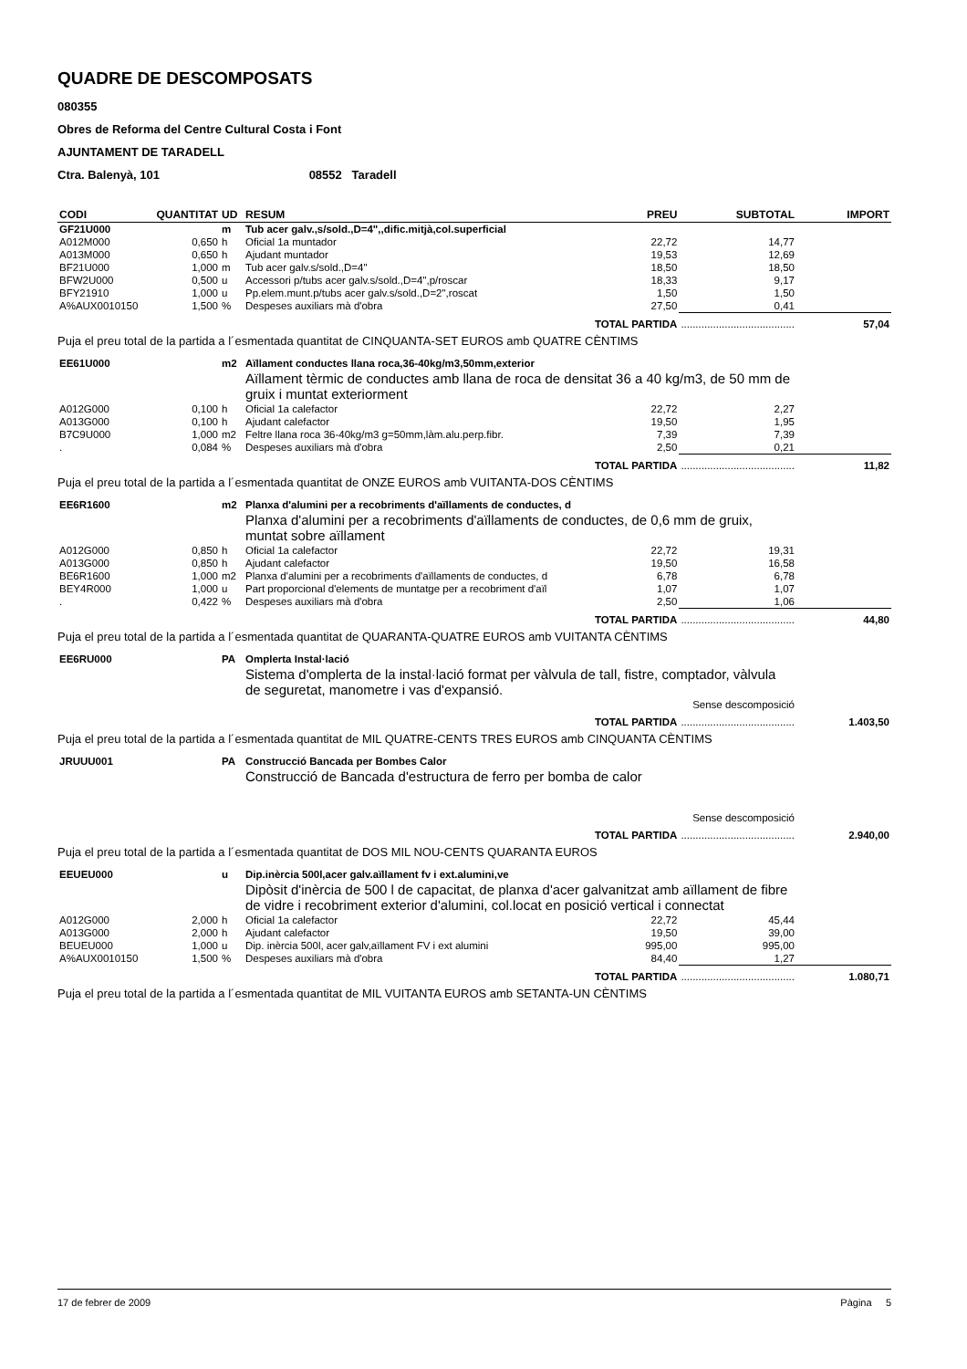QUADRE DE DESCOMPOSATS
080355
Obres de Reforma del Centre Cultural Costa i Font
AJUNTAMENT DE TARADELL
Ctra. Balenyà, 101 08552 Taradell
| CODI | QUANTITAT | UD | RESUM | PREU | SUBTOTAL | IMPORT |
| --- | --- | --- | --- | --- | --- | --- |
| GF21U000 | | m | Tub acer galv.,s/sold.,D=4",,dific.mitjà,col.superficial | | | |
| A012M000 | 0,650 | h | Oficial 1a muntador | 22,72 | 14,77 | |
| A013M000 | 0,650 | h | Ajudant muntador | 19,53 | 12,69 | |
| BF21U000 | 1,000 | m | Tub acer galv.s/sold.,D=4" | 18,50 | 18,50 | |
| BFW2U000 | 0,500 | u | Accessori p/tubs acer galv.s/sold.,D=4",p/roscar | 18,33 | 9,17 | |
| BFY21910 | 1,000 | u | Pp.elem.munt.p/tubs acer galv.s/sold.,D=2",roscat | 1,50 | 1,50 | |
| A%AUX0010150 | 1,500 | % | Despeses auxiliars mà d'obra | 27,50 | 0,41 | |
| TOTAL PARTIDA | | | | | ....................................... | 57,04 |
| Puja el preu total de la partida a l´esmentada quantitat de CINQUANTA-SET EUROS amb QUATRE CÈNTIMS | | | | | | |
| EE61U000 | | m2 | Aïllament conductes llana roca,36-40kg/m3,50mm,exterior | | | |
| | | | Aïllament tèrmic de conductes amb llana de roca de densitat 36 a 40 kg/m3, de 50 mm de gruix i muntat exteriorment | | | |
| A012G000 | 0,100 | h | Oficial 1a calefactor | 22,72 | 2,27 | |
| A013G000 | 0,100 | h | Ajudant calefactor | 19,50 | 1,95 | |
| B7C9U000 | 1,000 | m2 | Feltre llana roca 36-40kg/m3 g=50mm,làm.alu.perp.fibr. | 7,39 | 7,39 | |
| . | 0,084 | % | Despeses auxiliars mà d'obra | 2,50 | 0,21 | |
| TOTAL PARTIDA | | | | | ....................................... | 11,82 |
| Puja el preu total de la partida a l´esmentada quantitat de ONZE EUROS amb VUITANTA-DOS CÈNTIMS | | | | | | |
| EE6R1600 | | m2 | Planxa d'alumini per a recobriments d'aïllaments de conductes, d | | | |
| | | | Planxa d'alumini per a recobriments d'aïllaments de conductes, de 0,6 mm de gruix, muntat sobre aïllament | | | |
| A012G000 | 0,850 | h | Oficial 1a calefactor | 22,72 | 19,31 | |
| A013G000 | 0,850 | h | Ajudant calefactor | 19,50 | 16,58 | |
| BE6R1600 | 1,000 | m2 | Planxa d'alumini per a recobriments d'aïllaments de conductes, d | 6,78 | 6,78 | |
| BEY4R000 | 1,000 | u | Part proporcional d'elements de muntatge per a recobriment d'aïl | 1,07 | 1,07 | |
| . | 0,422 | % | Despeses auxiliars mà d'obra | 2,50 | 1,06 | |
| TOTAL PARTIDA | | | | | ....................................... | 44,80 |
| Puja el preu total de la partida a l´esmentada quantitat de QUARANTA-QUATRE EUROS amb VUITANTA CÈNTIMS | | | | | | |
| EE6RU000 | | PA | Omplerta Instal·lació | | | |
| | | | Sistema d'omplerta de la instal·lació format per vàlvula de tall, fistre, comptador, vàlvula de seguretat, manometre i vas d'expansió. | | | |
| Sense descomposició | | | | | | |
| TOTAL PARTIDA | | | | | ....................................... | 1.403,50 |
| Puja el preu total de la partida a l´esmentada quantitat de MIL QUATRE-CENTS TRES EUROS amb CINQUANTA CÈNTIMS | | | | | | |
| JRUUU001 | | PA | Construcció Bancada per Bombes Calor | | | |
| | | | Construcció de Bancada d'estructura de ferro per bomba de calor | | | |
| Sense descomposició | | | | | | |
| TOTAL PARTIDA | | | | | ....................................... | 2.940,00 |
| Puja el preu total de la partida a l´esmentada quantitat de DOS MIL NOU-CENTS QUARANTA EUROS | | | | | | |
| EEUEU000 | | u | Dip.inèrcia 500l,acer galv.aïllament fv i ext.alumini,ve | | | |
| | | | Dipòsit d'inèrcia de 500 l de capacitat, de planxa d'acer galvanitzat amb aïllament de fibre de vidre i recobriment exterior d'alumini, col.locat en posició vertical i connectat | | | |
| A012G000 | 2,000 | h | Oficial 1a calefactor | 22,72 | 45,44 | |
| A013G000 | 2,000 | h | Ajudant calefactor | 19,50 | 39,00 | |
| BEUEU000 | 1,000 | u | Dip. inèrcia 500l, acer galv,aïllament FV i ext alumini | 995,00 | 995,00 | |
| A%AUX0010150 | 1,500 | % | Despeses auxiliars mà d'obra | 84,40 | 1,27 | |
| TOTAL PARTIDA | | | | | ....................................... | 1.080,71 |
| Puja el preu total de la partida a l´esmentada quantitat de MIL VUITANTA EUROS amb SETANTA-UN CÈNTIMS | | | | | | |
17 de febrer de 2009 Pàgina 5